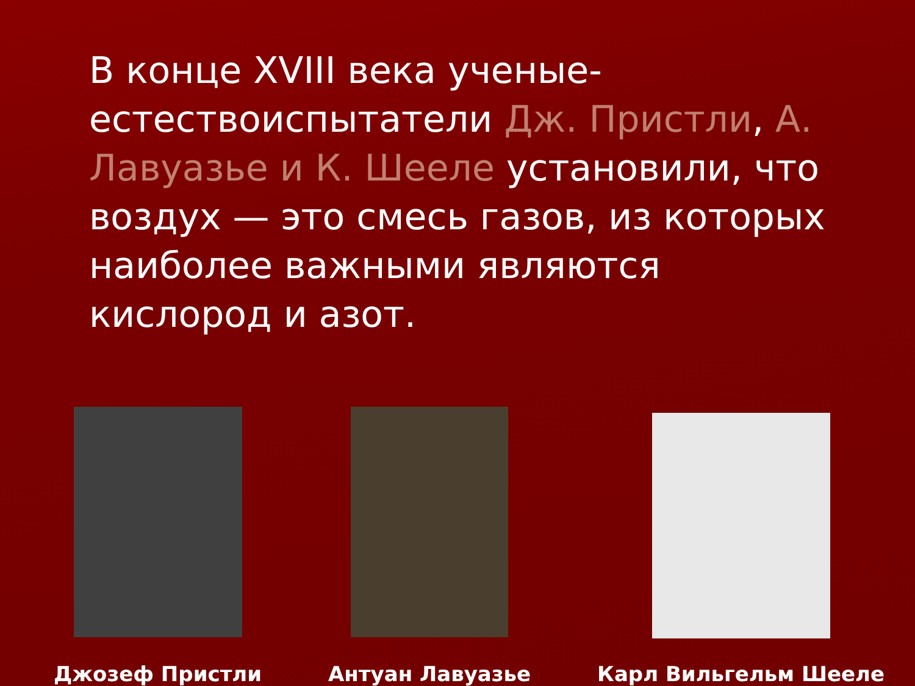В конце XVIII века ученые-естествоиспытатели Дж. Пристли, А. Лавуазье и К. Шееле установили, что воздух — это смесь газов, из которых наиболее важными являются кислород и азот.
Джозеф Пристли Антуан Лавуазье Карл Вильгельм Шееле